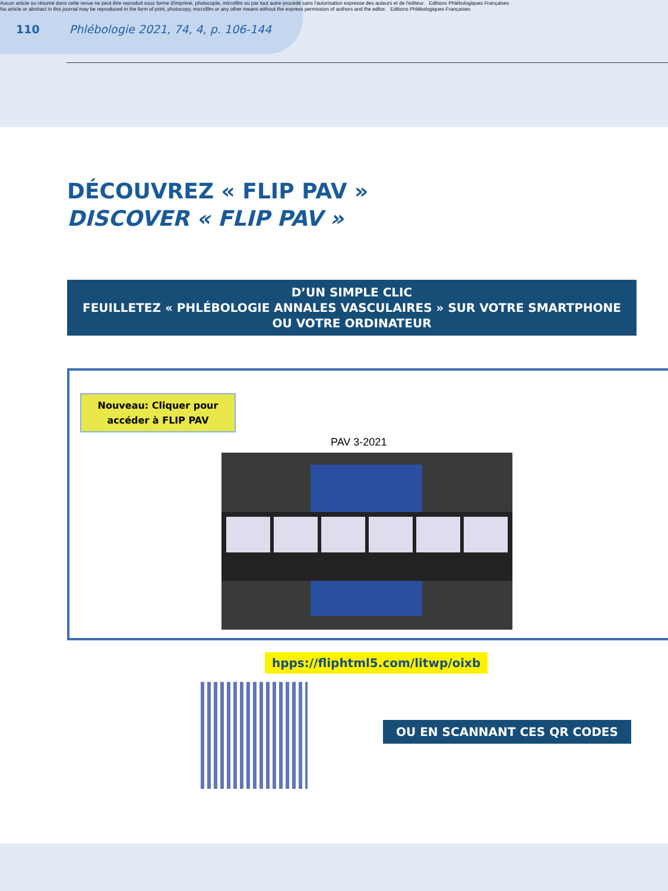Aucun article ou résumé dans cette revue ne peut être reproduit sous forme d'imprimé, photocopie, microfilm ou par tout autre procédé sans l'autorisation expresse des auteurs et de l'éditeur. Editions Phlébologiques Françaises
No article or abstract in this journal may be reproduced in the form of print, photocopy, microfilm or any other means without the express permission of authors and the editor. Editions Phlébologiques Françaises
110 Phlébologie 2021, 74, 4, p. 106-144
DÉCOUVREZ « FLIP PAV »
DISCOVER « FLIP PAV »
D’UN SIMPLE CLIC
FEUILLETEZ « PHLÉBOLOGIE ANNALES VASCULAIRES » SUR VOTRE SMARTPHONE
OU VOTRE ORDINATEUR
Nouveau: Cliquer pour
accéder à FLIP PAV
PAV 3-2021
hpps://fliphtml5.com/litwp/oixb
OU EN SCANNANT CES QR CODES